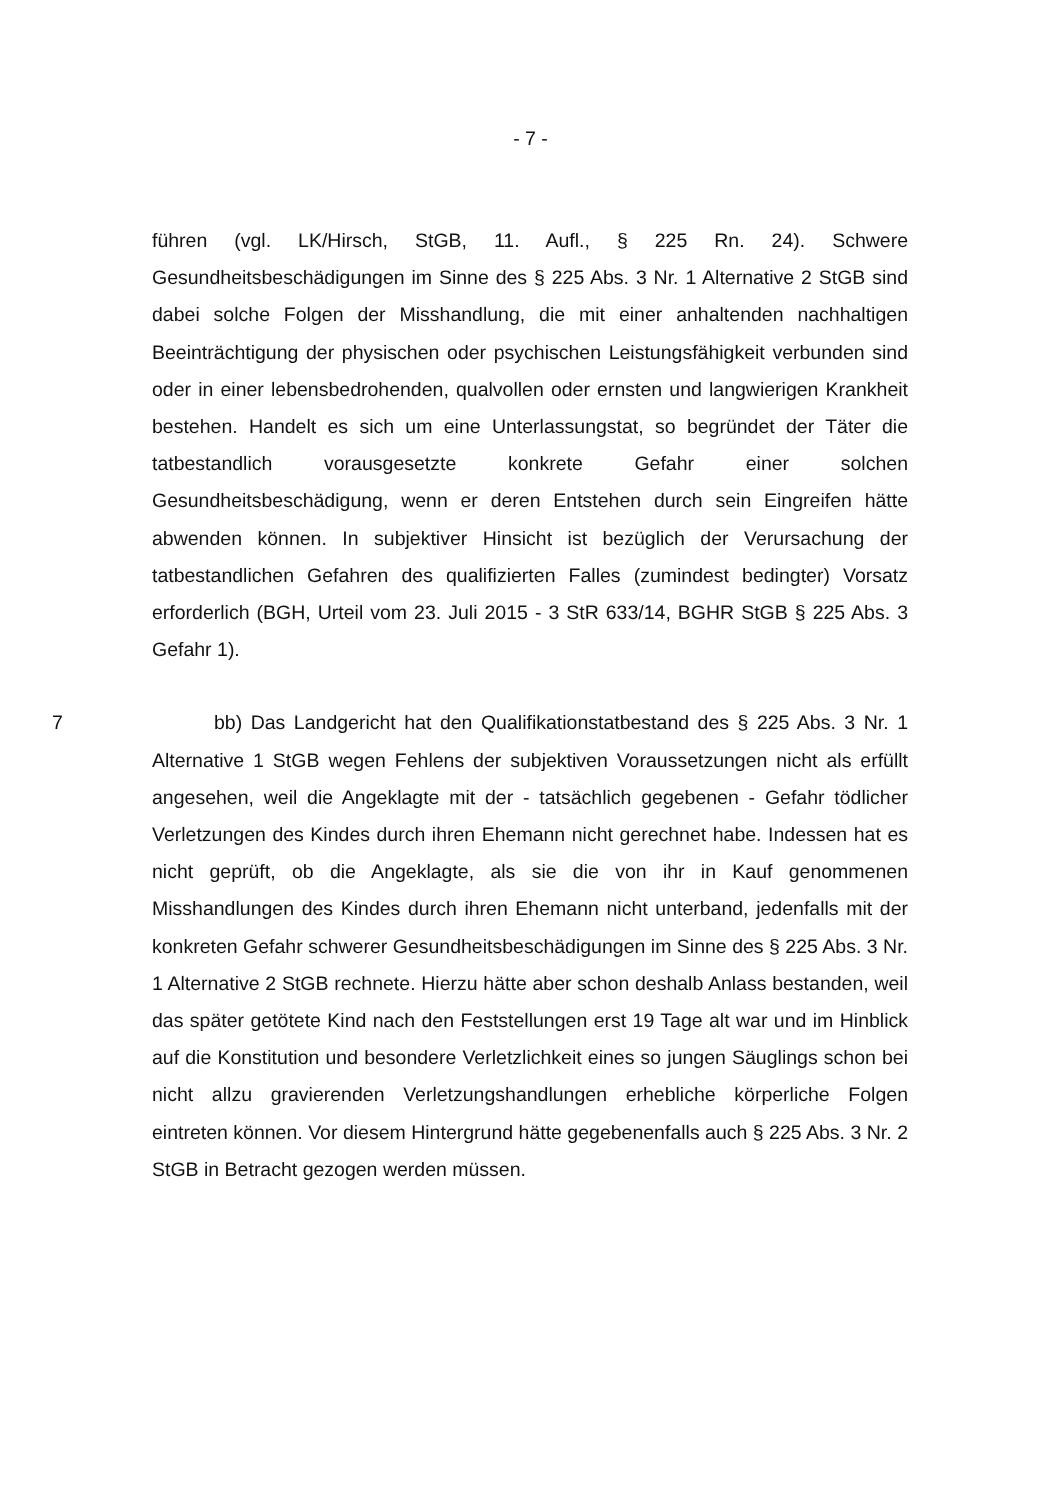- 7 -
führen (vgl. LK/Hirsch, StGB, 11. Aufl., § 225 Rn. 24). Schwere Gesundheitsbeschädigungen im Sinne des § 225 Abs. 3 Nr. 1 Alternative 2 StGB sind dabei solche Folgen der Misshandlung, die mit einer anhaltenden nachhaltigen Beeinträchtigung der physischen oder psychischen Leistungsfähigkeit verbunden sind oder in einer lebensbedrohenden, qualvollen oder ernsten und langwierigen Krankheit bestehen. Handelt es sich um eine Unterlassungstat, so begründet der Täter die tatbestandlich vorausgesetzte konkrete Gefahr einer solchen Gesundheitsbeschädigung, wenn er deren Entstehen durch sein Eingreifen hätte abwenden können. In subjektiver Hinsicht ist bezüglich der Verursachung der tatbestandlichen Gefahren des qualifizierten Falles (zumindest bedingter) Vorsatz erforderlich (BGH, Urteil vom 23. Juli 2015 - 3 StR 633/14, BGHR StGB § 225 Abs. 3 Gefahr 1).
7 bb) Das Landgericht hat den Qualifikationstatbestand des § 225 Abs. 3 Nr. 1 Alternative 1 StGB wegen Fehlens der subjektiven Voraussetzungen nicht als erfüllt angesehen, weil die Angeklagte mit der - tatsächlich gegebenen - Gefahr tödlicher Verletzungen des Kindes durch ihren Ehemann nicht gerechnet habe. Indessen hat es nicht geprüft, ob die Angeklagte, als sie die von ihr in Kauf genommenen Misshandlungen des Kindes durch ihren Ehemann nicht unterband, jedenfalls mit der konkreten Gefahr schwerer Gesundheitsbeschädigungen im Sinne des § 225 Abs. 3 Nr. 1 Alternative 2 StGB rechnete. Hierzu hätte aber schon deshalb Anlass bestanden, weil das später getötete Kind nach den Feststellungen erst 19 Tage alt war und im Hinblick auf die Konstitution und besondere Verletzlichkeit eines so jungen Säuglings schon bei nicht allzu gravierenden Verletzungshandlungen erhebliche körperliche Folgen eintreten können. Vor diesem Hintergrund hätte gegebenenfalls auch § 225 Abs. 3 Nr. 2 StGB in Betracht gezogen werden müssen.